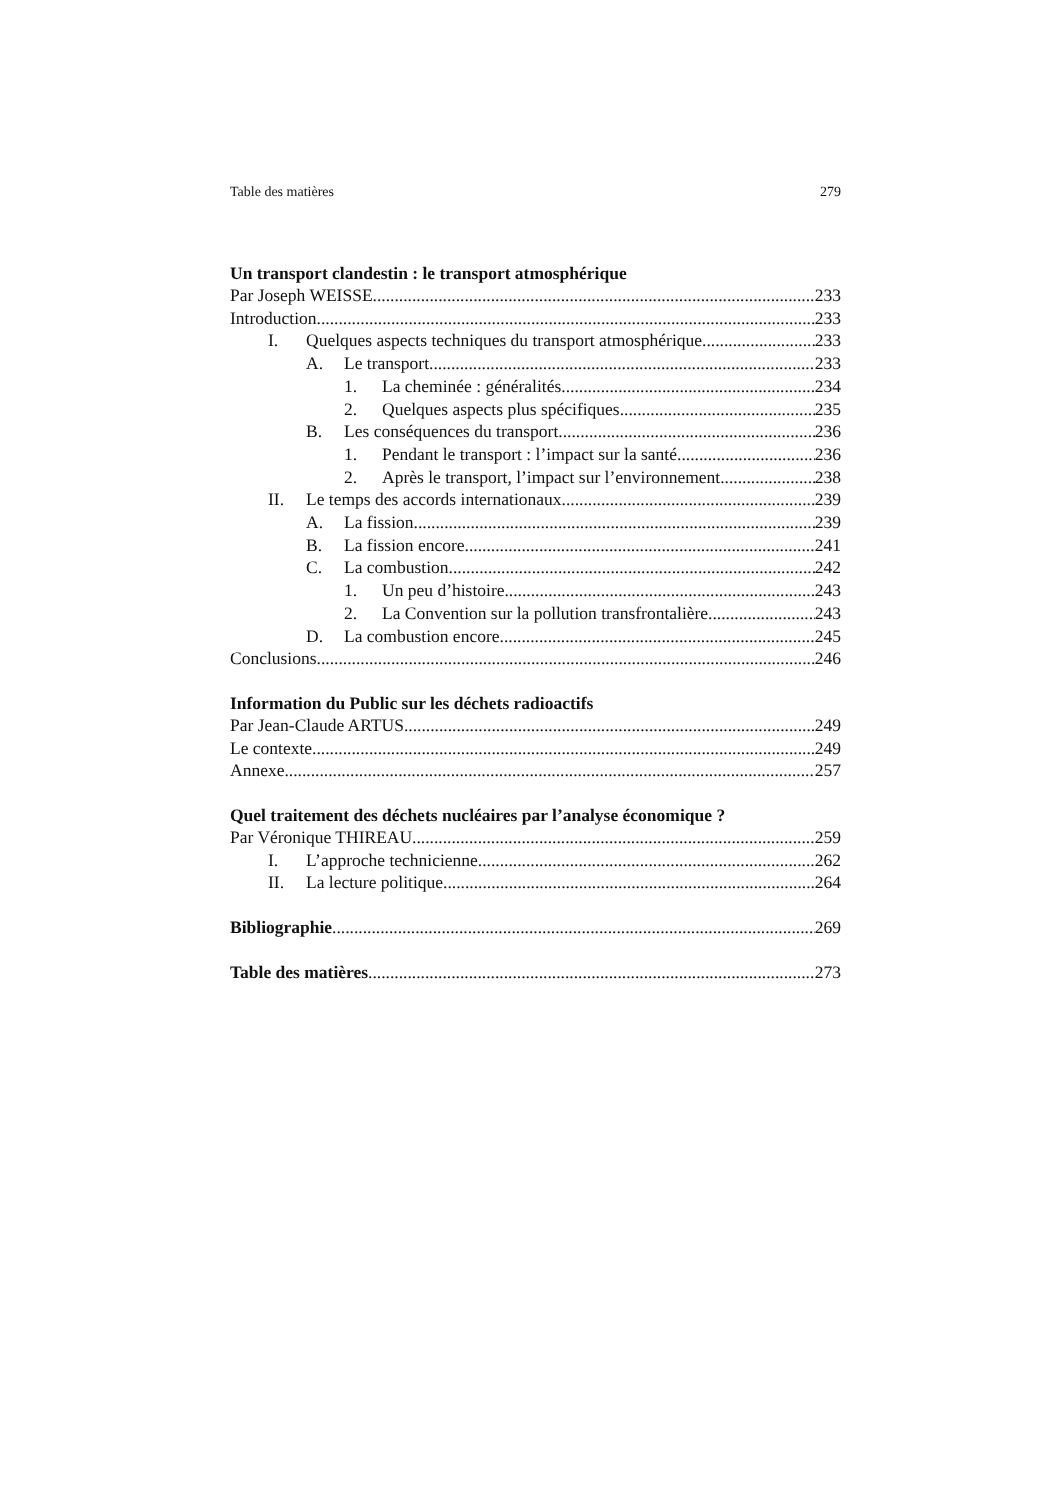Table des matières 279
Un transport clandestin : le transport atmosphérique
Par Joseph WEISSE 233
Introduction 233
I. Quelques aspects techniques du transport atmosphérique 233
A. Le transport 233
1. La cheminée : généralités 234
2. Quelques aspects plus spécifiques 235
B. Les conséquences du transport 236
1. Pendant le transport : l’impact sur la santé 236
2. Après le transport, l’impact sur l’environnement 238
II. Le temps des accords internationaux 239
A. La fission 239
B. La fission encore 241
C. La combustion 242
1. Un peu d’histoire 243
2. La Convention sur la pollution transfrontalière 243
D. La combustion encore 245
Conclusions 246
Information du Public sur les déchets radioactifs
Par Jean-Claude ARTUS 249
Le contexte 249
Annexe 257
Quel traitement des déchets nucléaires par l’analyse économique ?
Par Véronique THIREAU 259
I. L’approche technicienne 262
II. La lecture politique 264
Bibliographie 269
Table des matières 273